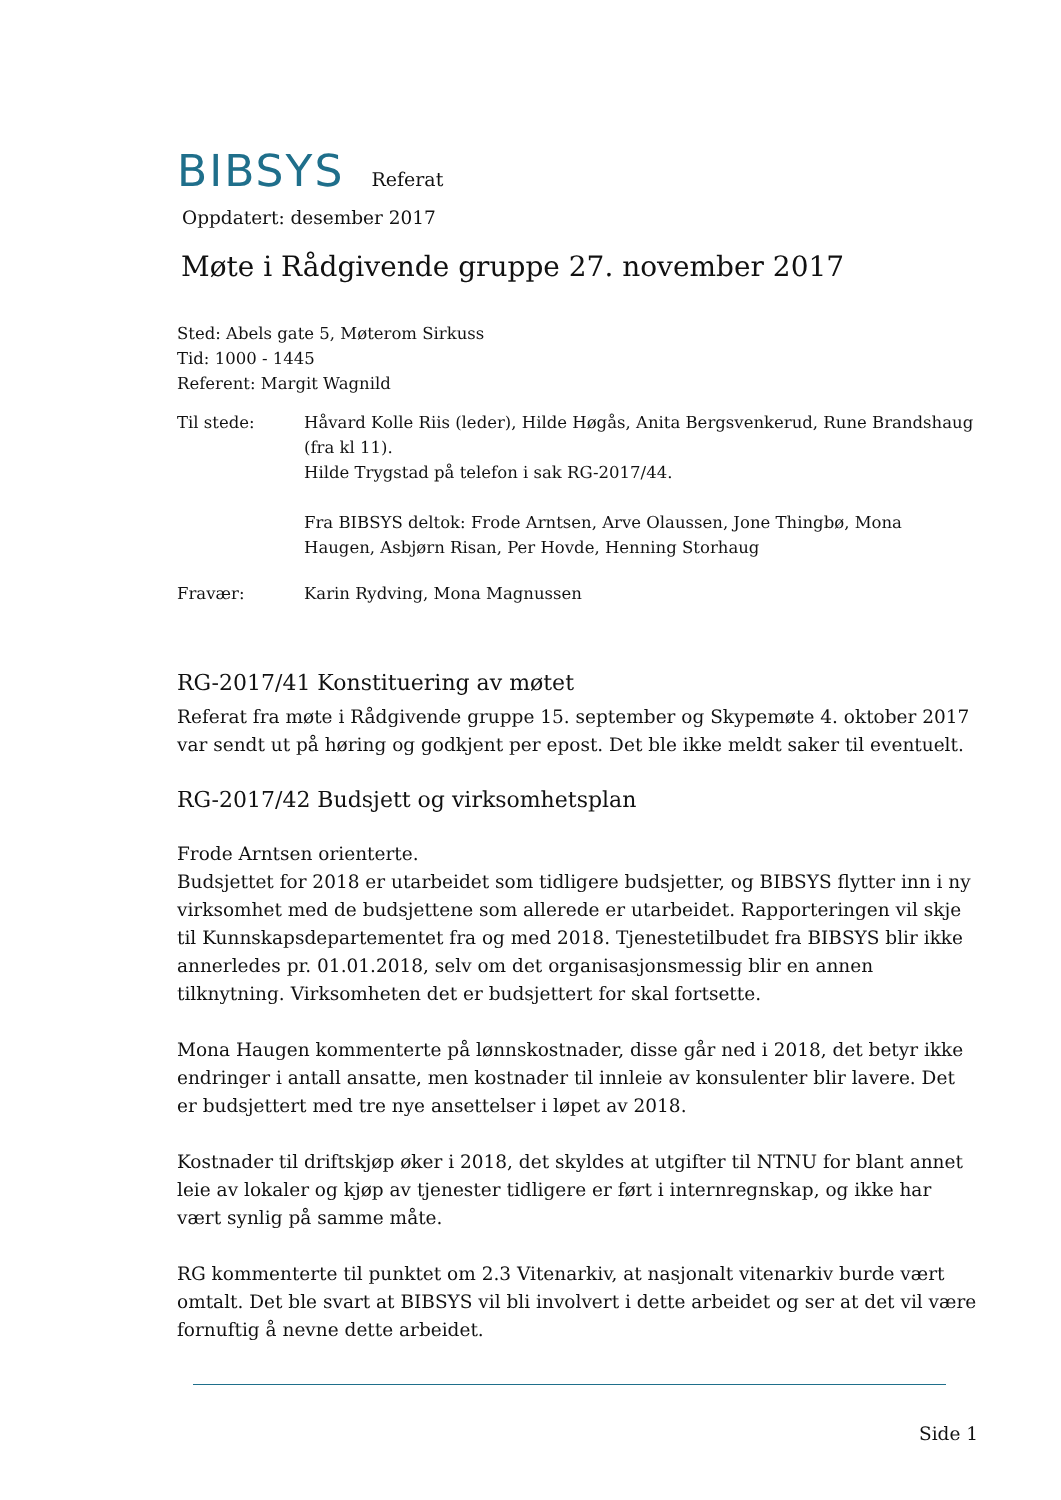BIBSYS Referat
Oppdatert: desember 2017
Møte i Rådgivende gruppe 27. november 2017
Sted: Abels gate 5, Møterom Sirkuss
Tid: 1000 - 1445
Referent: Margit Wagnild
Til stede: Håvard Kolle Riis (leder), Hilde Høgås, Anita Bergsvenkerud, Rune Brandshaug (fra kl 11).
Hilde Trygstad på telefon i sak RG-2017/44.
Fra BIBSYS deltok: Frode Arntsen, Arve Olaussen, Jone Thingbø, Mona Haugen, Asbjørn Risan, Per Hovde, Henning Storhaug
Fravær: Karin Rydving, Mona Magnussen
RG-2017/41 Konstituering av møtet
Referat fra møte i Rådgivende gruppe 15. september og Skypemøte 4. oktober 2017 var sendt ut på høring og godkjent per epost. Det ble ikke meldt saker til eventuelt.
RG-2017/42 Budsjett og virksomhetsplan
Frode Arntsen orienterte.
Budsjettet for 2018 er utarbeidet som tidligere budsjetter, og BIBSYS flytter inn i ny virksomhet med de budsjettene som allerede er utarbeidet. Rapporteringen vil skje til Kunnskapsdepartementet fra og med 2018. Tjenestetilbudet fra BIBSYS blir ikke annerledes pr. 01.01.2018, selv om det organisasjonsmessig blir en annen tilknytning. Virksomheten det er budsjettert for skal fortsette.
Mona Haugen kommenterte på lønnskostnader, disse går ned i 2018, det betyr ikke endringer i antall ansatte, men kostnader til innleie av konsulenter blir lavere. Det er budsjettert med tre nye ansettelser i løpet av 2018.
Kostnader til driftskjøp øker i 2018, det skyldes at utgifter til NTNU for blant annet leie av lokaler og kjøp av tjenester tidligere er ført i internregnskap, og ikke har vært synlig på samme måte.
RG kommenterte til punktet om 2.3 Vitenarkiv, at nasjonalt vitenarkiv burde vært omtalt. Det ble svart at BIBSYS vil bli involvert i dette arbeidet og ser at det vil være fornuftig å nevne dette arbeidet.
Side 1